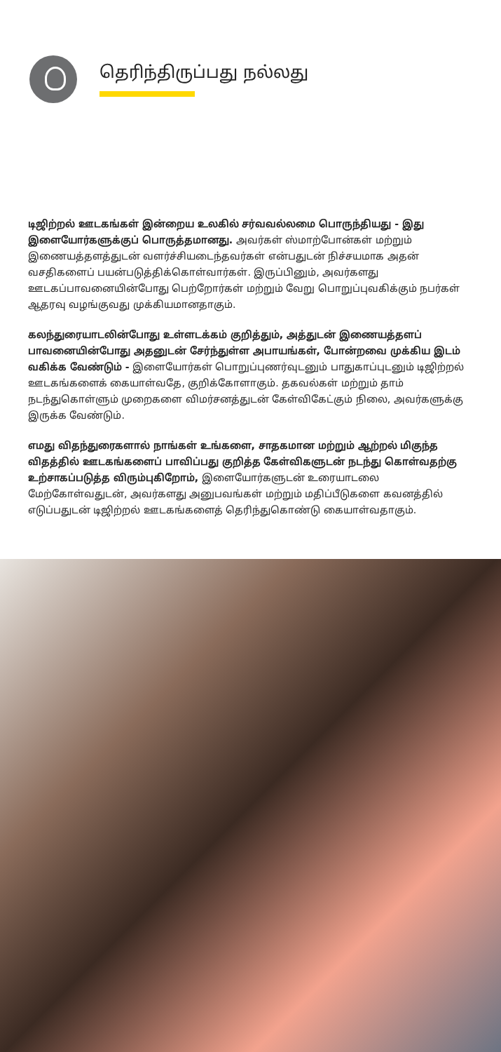தெரிந்திருப்பது நல்லது
டிஜிற்றல் ஊடகங்கள் இன்றைய உலகில் சர்வவல்லமை பொருந்தியது - இது இளையோர்களுக்குப் பொருத்தமானது. அவர்கள் ஸ்மாற்போன்கள் மற்றும் இணையத்தளத்துடன் வளர்ச்சியடைந்தவர்கள் என்பதுடன் நிச்சயமாக அதன் வசதிகளைப் பயன்படுத்திக்கொள்வார்கள். இருப்பினும், அவர்களது ஊடகப்பாவனையின்போது பெற்றோர்கள் மற்றும் வேறு பொறுப்புவகிக்கும் நபர்கள் ஆதரவு வழங்குவது முக்கியமானதாகும்.
கலந்துரையாடலின்போது உள்ளடக்கம் குறித்தும், அத்துடன் இணையத்தளப் பாவனையின்போது அதனுடன் சேர்ந்துள்ள அபாயங்கள், போன்றவை முக்கிய இடம் வகிக்க வேண்டும் - இளையோர்கள் பொறுப்புணர்வுடனும் பாதுகாப்புடனும் டிஜிற்றல் ஊடகங்களைக் கையாள்வதே, குறிக்கோளாகும். தகவல்கள் மற்றும் தாம் நடந்துகொள்ளும் முறைகளை விமர்சனத்துடன் கேள்விகேட்கும் நிலை, அவர்களுக்கு இருக்க வேண்டும்.
எமது விதந்துரைகளால் நாங்கள் உங்களை, சாதகமான மற்றும் ஆற்றல் மிகுந்த விதத்தில் ஊடகங்களைப் பாவிப்பது குறித்த கேள்விகளுடன் நடந்து கொள்வதற்கு உற்சாகப்படுத்த விரும்புகிறோம், இளையோர்களுடன் உரையாடலை மேற்கோள்வதுடன், அவர்களது அனுபவங்கள் மற்றும் மதிப்பீடுகளை கவனத்தில் எடுப்பதுடன் டிஜிற்றல் ஊடகங்களைத் தெரிந்துகொண்டு கையாள்வதாகும்.